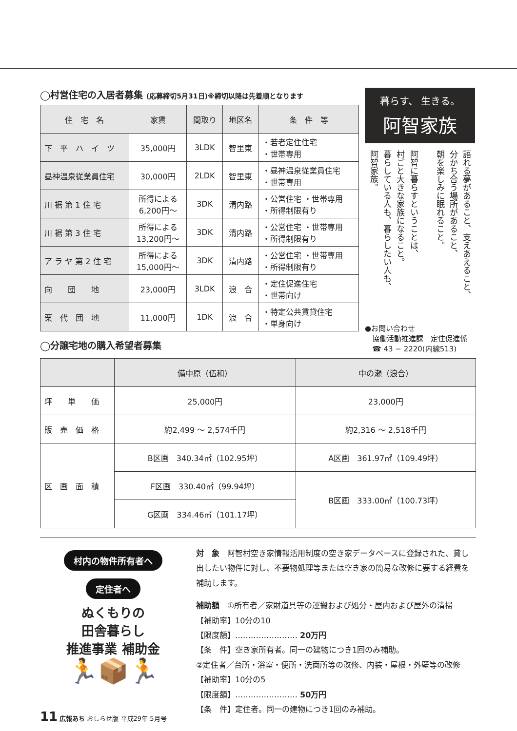◯村営住宅の入居者募集 (応募締切5月31日)※締切以降は先着順となります
| 住 宅 名 | 家賃 | 間取り | 地区名 | 条 件 等 |
| --- | --- | --- | --- | --- |
| 下 平 ハ イ ツ | 35,000円 | 3LDK | 智里東 | ・若者定住住宅 ・世帯専用 |
| 昼神温泉従業員住宅 | 30,000円 | 2LDK | 智里東 | ・昼神温泉従業員住宅 ・世帯専用 |
| 川 裾 第 1 住 宅 | 所得による 6,200円〜 | 3DK | 清内路 | ・公営住宅 ・世帯専用 ・所得制限有り |
| 川 裾 第 3 住 宅 | 所得による 13,200円〜 | 3DK | 清内路 | ・公営住宅 ・世帯専用 ・所得制限有り |
| ア ラ ヤ 第 2 住 宅 | 所得による 15,000円〜 | 3DK | 清内路 | ・公営住宅 ・世帯専用 ・所得制限有り |
| 向 団 地 | 23,000円 | 3LDK | 浪 合 | ・定住促進住宅 ・世帯向け |
| 栗 代 団 地 | 11,000円 | 1DK | 浪 合 | ・特定公共賃貸住宅 ・単身向け |
◯分譲宅地の購入希望者募集
暮らす、 生きる。
阿智家族
語れる夢があること、支えあえること、
分かち合う場所があること、
朝を楽しみに眠れること。
阿智に暮らすということは、
村ごと大きな家族になること。
暮らしている人も、暮らしたい人も、
阿智家族。
●お問い合わせ
　協働活動推進課　定住促進係
　☎ 43 − 2220(内線513)
| | 備中原（伍和） | 中の瀬（浪合） |
| --- | --- | --- |
| 坪 単 価 | 25,000円 | 23,000円 |
| 販 売 価 格 | 約2,499 〜 2,574千円 | 約2,316 〜 2,518千円 |
| 区 画 面 積 | B区画 340.34㎡（102.95坪） | A区画 361.97㎡（109.49坪） |
| | F区画 330.40㎡（99.94坪） | B区画 333.00㎡（100.73坪） |
| | G区画 334.46㎡（101.17坪） | |
村内の物件所有者へ
定住者へ
ぬくもりの
田舎暮らし
推進事業 補助金
🏃📦🏃
対　象　阿智村空き家情報活用制度の空き家データベースに登録された、貸し出したい物件に対し、不要物処理等または空き家の簡易な改修に要する経費を補助します。
補助額　①所有者／家財道具等の運搬および処分・屋内および屋外の清掃
【補助率】10分の10
【限度額】…………………… 20万円
【条　件】空き家所有者。同一の建物につき1回のみ補助。
②定住者／台所・浴室・便所・洗面所等の改修、内装・屋根・外壁等の改修
【補助率】10分の5
【限度額】…………………… 50万円
【条　件】定住者。同一の建物につき1回のみ補助。
11 広報あち おしらせ版 平成29年 5月号